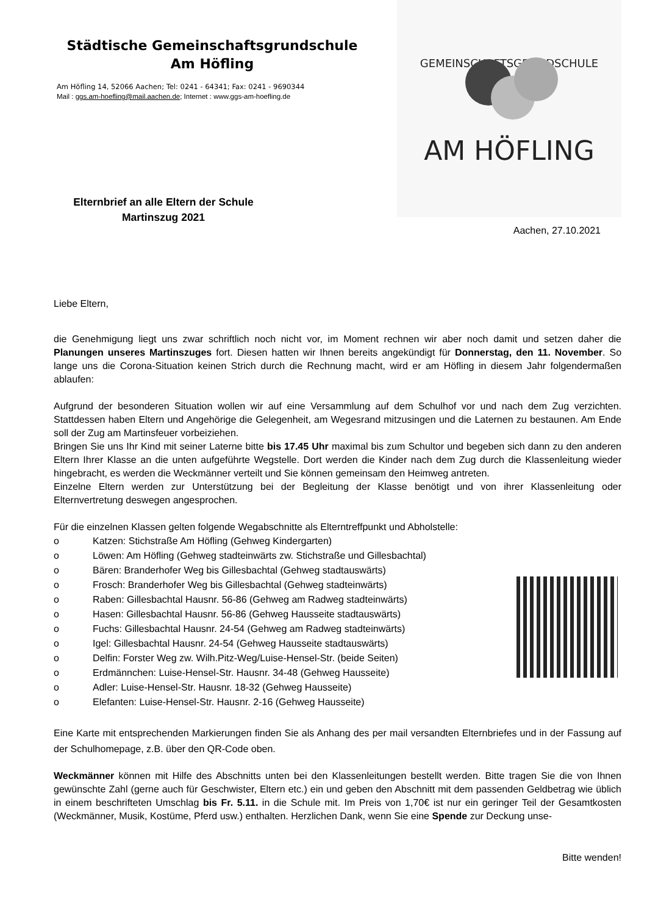Städtische Gemeinschaftsgrundschule
Am Höfling
Am Höfling 14, 52066 Aachen; Tel: 0241 - 64341; Fax: 0241 - 9690344
Mail : ggs.am-hoefling@mail.aachen.de; Internet : www.ggs-am-hoefling.de
GEMEINSCHAFTSGRUNDSCHULE
AM HÖFLING
Elternbrief an alle Eltern der Schule
Martinszug 2021
Aachen, 27.10.2021
Liebe Eltern,
die Genehmigung liegt uns zwar schriftlich noch nicht vor, im Moment rechnen wir aber noch damit und setzen daher die Planungen unseres Martinszuges fort. Diesen hatten wir Ihnen bereits angekündigt für Donnerstag, den 11. November. So lange uns die Corona-Situation keinen Strich durch die Rechnung macht, wird er am Höfling in diesem Jahr folgendermaßen ablaufen:
Aufgrund der besonderen Situation wollen wir auf eine Versammlung auf dem Schulhof vor und nach dem Zug verzichten. Stattdessen haben Eltern und Angehörige die Gelegenheit, am Wegesrand mitzusingen und die Laternen zu bestaunen. Am Ende soll der Zug am Martinsfeuer vorbeiziehen.
Bringen Sie uns Ihr Kind mit seiner Laterne bitte bis 17.45 Uhr maximal bis zum Schultor und begeben sich dann zu den anderen Eltern Ihrer Klasse an die unten aufgeführte Wegstelle. Dort werden die Kinder nach dem Zug durch die Klassenleitung wieder hingebracht, es werden die Weckmänner verteilt und Sie können gemeinsam den Heimweg antreten.
Einzelne Eltern werden zur Unterstützung bei der Begleitung der Klasse benötigt und von ihrer Klassenleitung oder Elternvertretung deswegen angesprochen.
Für die einzelnen Klassen gelten folgende Wegabschnitte als Elterntreffpunkt und Abholstelle:
o Katzen: Stichstraße Am Höfling (Gehweg Kindergarten)
o Löwen: Am Höfling (Gehweg stadteinwärts zw. Stichstraße und Gillesbachtal)
o Bären: Branderhofer Weg bis Gillesbachtal (Gehweg stadtauswärts)
o Frosch: Branderhofer Weg bis Gillesbachtal (Gehweg stadteinwärts)
o Raben: Gillesbachtal Hausnr. 56-86 (Gehweg am Radweg stadteinwärts)
o Hasen: Gillesbachtal Hausnr. 56-86 (Gehweg Hausseite stadtauswärts)
o Fuchs: Gillesbachtal Hausnr. 24-54 (Gehweg am Radweg stadteinwärts)
o Igel: Gillesbachtal Hausnr. 24-54 (Gehweg Hausseite stadtauswärts)
o Delfin: Forster Weg zw. Wilh.Pitz-Weg/Luise-Hensel-Str. (beide Seiten)
o Erdmännchen: Luise-Hensel-Str. Hausnr. 34-48 (Gehweg Hausseite)
o Adler: Luise-Hensel-Str. Hausnr. 18-32 (Gehweg Hausseite)
o Elefanten: Luise-Hensel-Str. Hausnr. 2-16 (Gehweg Hausseite)
Eine Karte mit entsprechenden Markierungen finden Sie als Anhang des per mail versandten Elternbriefes und in der Fassung auf der Schulhomepage, z.B. über den QR-Code oben.
Weckmänner können mit Hilfe des Abschnitts unten bei den Klassenleitungen bestellt werden. Bitte tragen Sie die von Ihnen gewünschte Zahl (gerne auch für Geschwister, Eltern etc.) ein und geben den Abschnitt mit dem passenden Geldbetrag wie üblich in einem beschrifteten Umschlag bis Fr. 5.11. in die Schule mit. Im Preis von 1,70€ ist nur ein geringer Teil der Gesamtkosten (Weckmänner, Musik, Kostüme, Pferd usw.) enthalten. Herzlichen Dank, wenn Sie eine Spende zur Deckung unse-
Bitte wenden!